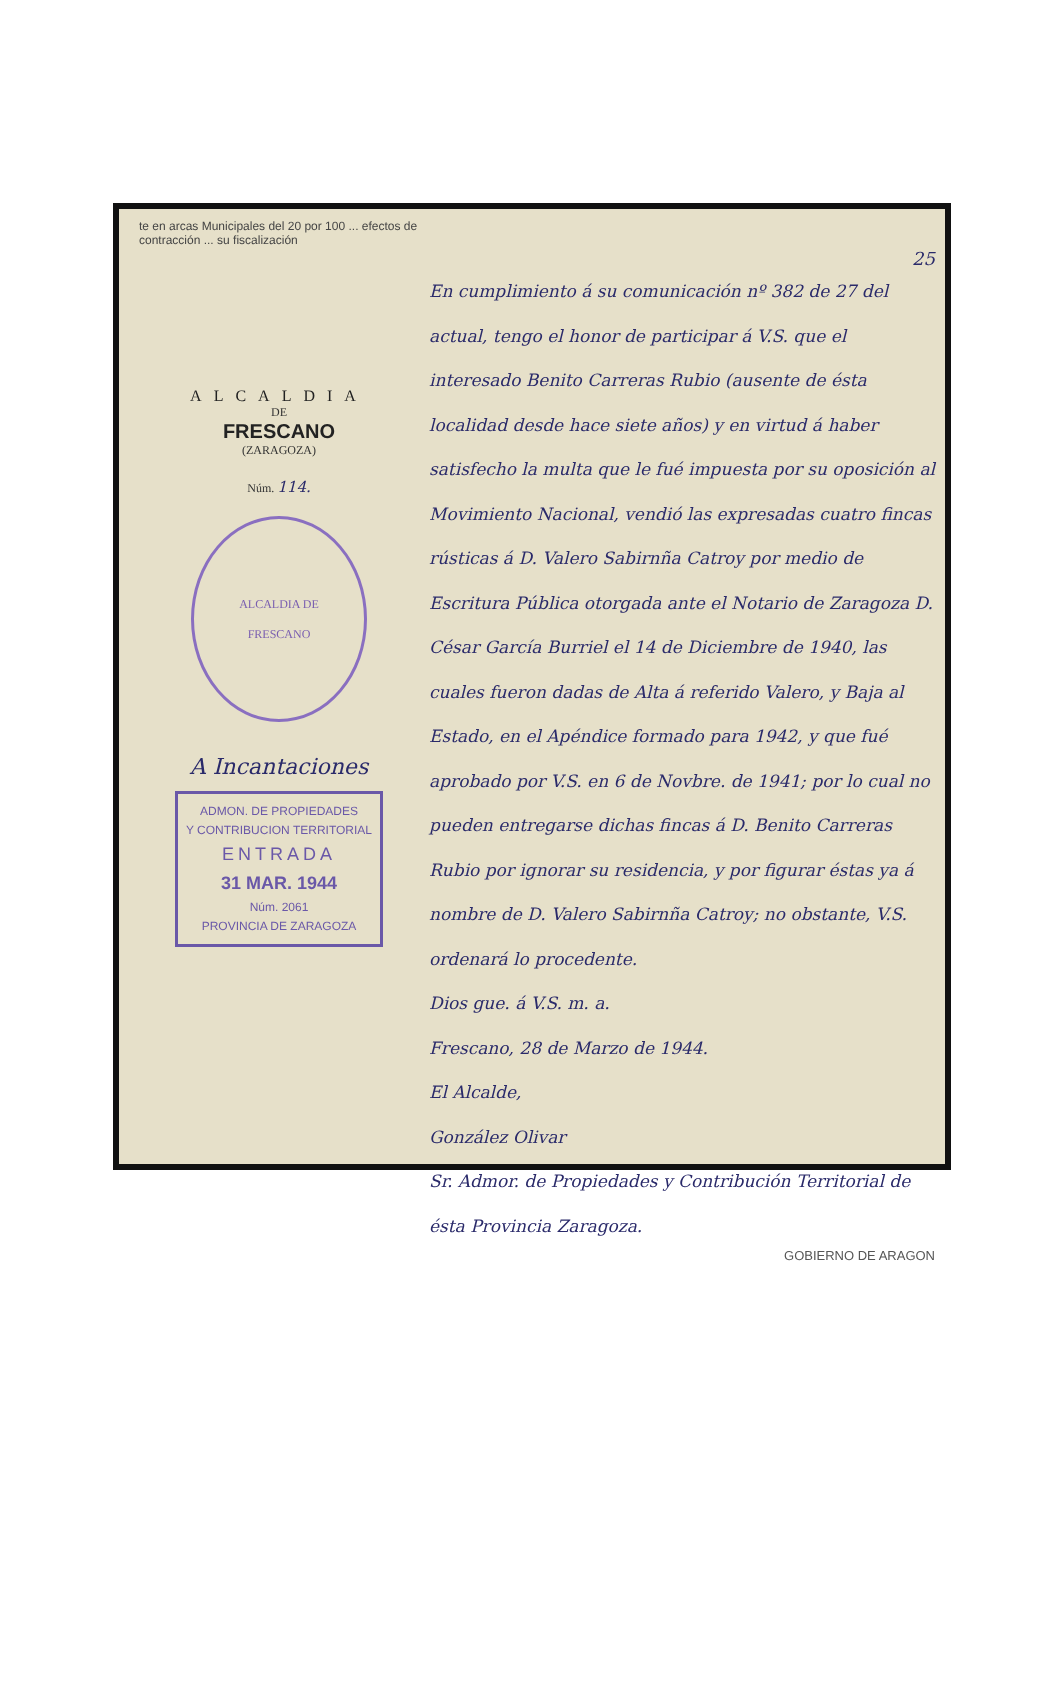te en arcas Municipales del 20 por 100 ... efectos de contracción ... su fiscalización
ALCALDIA
DE
FRESCANO
(ZARAGOZA)
Núm. 114.
ALCALDIA DE
FRESCANO
A Incantaciones
ADMON. DE PROPIEDADES
Y CONTRIBUCION TERRITORIAL
ENTRADA
31 MAR. 1944
Núm. 2061
PROVINCIA DE ZARAGOZA
25
En cumplimiento á su comunicación nº 382 de 27 del actual, tengo el honor de participar á V.S. que el interesado Benito Carreras Rubio (ausente de ésta localidad desde hace siete años) y en virtud á haber satisfecho la multa que le fué impuesta por su oposición al Movimiento Nacional, vendió las expresadas cuatro fincas rústicas á D. Valero Sabirnña Catroy por medio de Escritura Pública otorgada ante el Notario de Zaragoza D. César García Burriel el 14 de Diciembre de 1940, las cuales fueron dadas de Alta á referido Valero, y Baja al Estado, en el Apéndice formado para 1942, y que fué aprobado por V.S. en 6 de Novbre. de 1941; por lo cual no pueden entregarse dichas fincas á D. Benito Carreras Rubio por ignorar su residencia, y por figurar éstas ya á nombre de D. Valero Sabirnña Catroy; no obstante, V.S. ordenará lo procedente.
Dios gue. á V.S. m. a.
Frescano, 28 de Marzo de 1944.
El Alcalde,
González Olivar
Sr. Admor. de Propiedades y Contribución Territorial de ésta Provincia Zaragoza.
GOBIERNO DE ARAGON